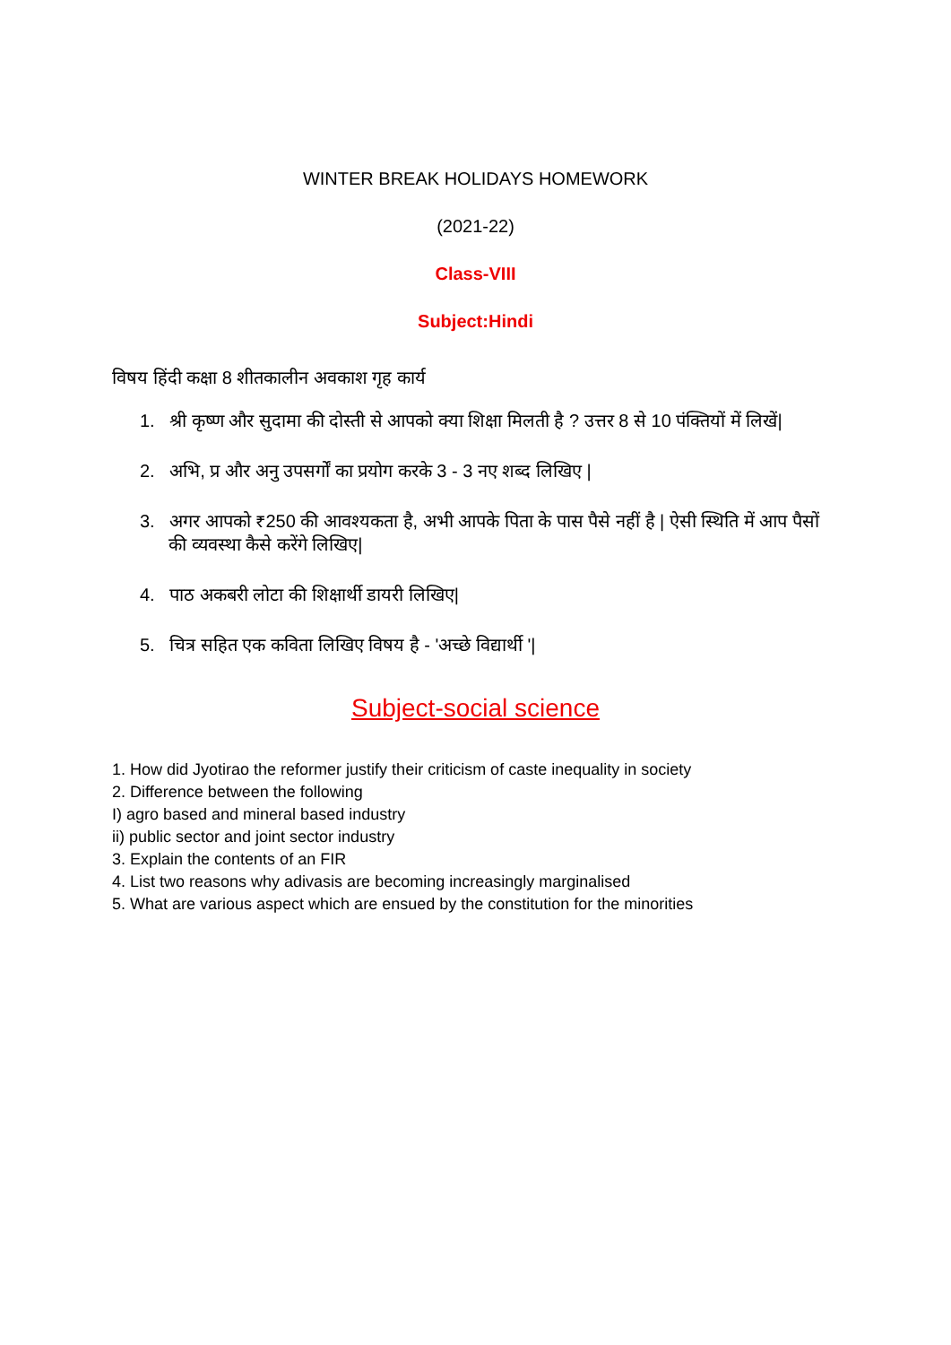WINTER BREAK HOLIDAYS HOMEWORK
(2021-22)
Class-VIII
Subject:Hindi
विषय हिंदी कक्षा 8 शीतकालीन अवकाश गृह कार्य
1. श्री कृष्ण और सुदामा की दोस्ती से आपको क्या शिक्षा मिलती है ? उत्तर 8 से 10 पंक्तियों में लिखें|
2. अभि, प्र और अनु उपसर्गों का प्रयोग करके 3 - 3 नए शब्द लिखिए |
3. अगर आपको ₹250 की आवश्यकता है, अभी आपके पिता के पास पैसे नहीं है | ऐसी स्थिति में आप पैसों की व्यवस्था कैसे करेंगे लिखिए|
4. पाठ अकबरी लोटा की शिक्षार्थी डायरी लिखिए|
5. चित्र सहित एक कविता लिखिए विषय है - 'अच्छे विद्यार्थी '|
Subject-social science
1. How did Jyotirao the reformer justify their criticism of caste inequality in society
2. Difference between the following
I) agro based and mineral based industry
ii) public sector and joint sector industry
3. Explain the contents of an FIR
4. List two reasons why adivasis are becoming increasingly marginalised
5. What are various aspect which are ensued by the constitution for the minorities